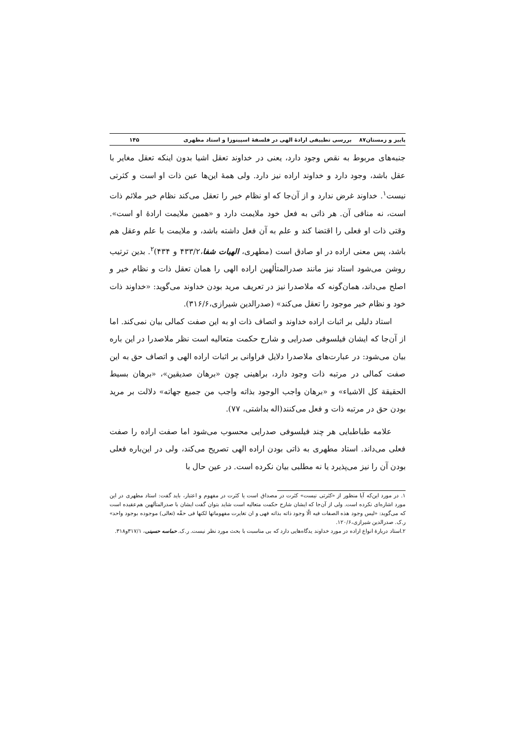پاییز و زمستان۸۷ بررسی تطبیقی ارادهٔ الهی در فلسفهٔ اسپینوزا و استاد مطهری ۱۴۵
جنبه‌های مربوط به نقص وجود دارد، یعنی در خداوند تعقل اشیا بدون اینکه تعقل مغایر با عقل باشد، وجود دارد و خداوند اراده نیز دارد. ولی همهٔ این‌ها عین ذات او است و کثرتی نیست<sup>۱</sup>. خداوند غرض ندارد و از آن‌جا که او نظام خیر را تعقل می‌کند نظام خیر ملائم ذات است، نه منافی آن. هر ذاتی به فعل خود ملایمت دارد و «همین ملایمت ارادهٔ او است». وقتی ذات او فعلی را اقتضا کند و علم به آن فعل داشته باشد، و ملایمت با علم وعقل هم باشد، پس معنی اراده در او صادق است (مطهری، الهیات شفا،۴۳۳/۲ و ۴۳۴)<sup>۲</sup>. بدین ترتیب روشن می‌شود استاد نیز مانند صدرالمتألهین اراده الهی را همان تعقل ذات و نظام خیر و اصلح می‌داند، همان‌گونه که ملاصدرا نیز در تعریف مرید بودن خداوند می‌گوید: «خداوند ذات خود و نظام خیر موجود را تعقل می‌کند» (صدرالدین شیرازی،۳۱۶/۶).
استاد دلیلی بر اثبات اراده خداوند و اتصاف ذات او به این صفت کمالی بیان نمی‌کند. اما از آن‌جا که ایشان فیلسوفی صدرایی و شارح حکمت متعالیه است نظر ملاصدرا در این باره بیان می‌شود: در عبارت‌های ملاصدرا دلایل فراوانی بر اثبات اراده الهی و اتصاف حق به این صفت کمالی در مرتبه ذات وجود دارد، براهینی چون «برهان صدیقین»، «برهان بسیط الحقیقة کل الاشیاء» و «برهان واجب الوجود بذاته واجب من جمیع جهاته» دلالت بر مرید بودن حق در مرتبه ذات و فعل می‌کنند(اله بداشتی، ۷۷).
علامه طباطبایی هر چند فیلسوفی صدرایی محسوب می‌شود اما صفت اراده را صفت فعلی می‌داند. استاد مطهری به ذاتی بودن اراده الهی تصریح می‌کند، ولی در این‌باره فعلی بودن آن را نیز می‌پذیرد یا نه مطلبی بیان نکرده است. در عین حال با
۱. در مورد این‌که آیا منظور از «کثرتی نیست» کثرت در مصداق است یا کثرت در مفهوم و اعتبار، باید گفت: استاد مطهری در این مورد اشاره‌ای نکرده است. ولی از آن‌جا که ایشان شارح حکمت متعالیه است شاید بتوان گفت ایشان با صدرالمتألهین هم‌عقیده است که می‌گوید: «لیس وجود هذه الصفات فیه الّا وجود ذاته بذاته فهی و ان تغایرت مفهوماتها لکنها فی حقّه (تعالی) موجوده بوجود واحد» ر.ک. صدرالدین شیرازی،۱۲۰/۶.
۲.استاد دربارهٔ انواع اراده در مورد خداوند یدگاه‌هایی دارد که بی مناسبت با بحث مورد نظر نیست. ر.ک. حماسه حسینی، ۳۱۷/۱و۳۱۸.